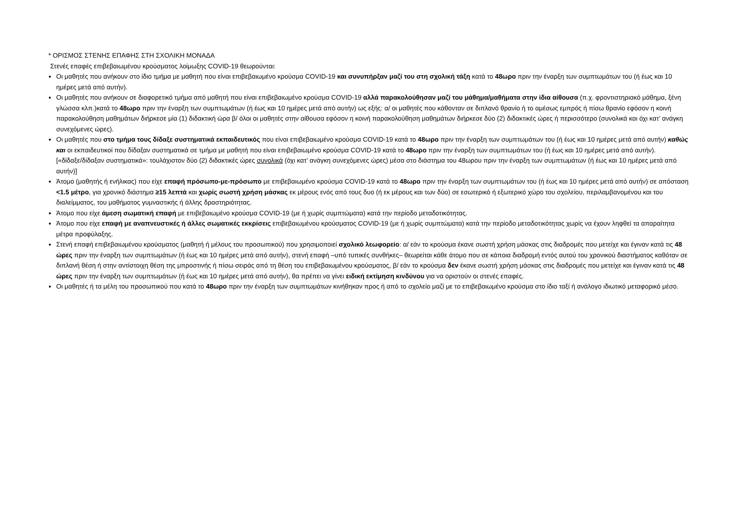* ΟΡΙΣΜΟΣ ΣΤΕΝΗΣ ΕΠΑΦΗΣ ΣΤΗ ΣΧΟΛΙΚΗ ΜΟΝΑΔΑ
Στενές επαφές επιβεβαιωμένου κρούσματος λοίμωξης COVID-19 θεωρούνται:
Οι μαθητές που ανήκουν στο ίδιο τμήμα με μαθητή που είναι επιβεβαιωμένο κρούσμα COVID-19 και συνυπήρξαν μαζί του στη σχολική τάξη κατά το 48ωρο πριν την έναρξη των συμπτωμάτων του (ή έως και 10 ημέρες μετά από αυτήν).
Οι μαθητές που ανήκουν σε διαφορετικό τμήμα από μαθητή που είναι επιβεβαιωμένο κρούσμα COVID-19 αλλά παρακολούθησαν μαζί του μάθημα/μαθήματα στην ίδια αίθουσα (π.χ. φροντιστηριακό μάθημα, ξένη γλώσσα κλπ.)κατά το 48ωρο πριν την έναρξη των συμπτωμάτων (ή έως και 10 ημέρες μετά από αυτήν) ως εξής: α/ οι μαθητές που κάθονταν σε διπλανό θρανίο ή το αμέσως εμπρός ή πίσω θρανίο εφόσον η κοινή παρακολούθηση μαθημάτων διήρκεσε μία (1) διδακτική ώρα β/ όλοι οι μαθητές στην αίθουσα εφόσον η κοινή παρακολούθηση μαθημάτων διήρκεσε δύο (2) διδακτικές ώρες ή περισσότερο (συνολικά και όχι κατ’ ανάγκη συνεχόμενες ώρες).
Οι μαθητές που στο τμήμα τους δίδαξε συστηματικά εκπαιδευτικός που είναι επιβεβαιωμένο κρούσμα COVID-19 κατά το 48ωρο πριν την έναρξη των συμπτωμάτων του (ή έως και 10 ημέρες μετά από αυτήν) καθώς και οι εκπαιδευτικοί που δίδαξαν συστηματικά σε τμήμα με μαθητή που είναι επιβεβαιωμένο κρούσμα COVID-19 κατά το 48ωρο πριν την έναρξη των συμπτωμάτων του (ή έως και 10 ημέρες μετά από αυτήν).
[«δίδαξε/δίδαξαν συστηματικά»: τουλάχιστον δύο (2) διδακτικές ώρες συνολικά (όχι κατ’ ανάγκη συνεχόμενες ώρες) μέσα στο διάστημα του 48ωρου πριν την έναρξη των συμπτωμάτων (ή έως και 10 ημέρες μετά από αυτήν)]
Άτομο (μαθητής ή ενήλικας) που είχε επαφή πρόσωπο-με-πρόσωπο με επιβεβαιωμένο κρούσμα COVID-19 κατά το 48ωρο πριν την έναρξη των συμπτωμάτων του (ή έως και 10 ημέρες μετά από αυτήν) σε απόσταση <1.5 μέτρο, για χρονικό διάστημα ≥15 λεπτά και χωρίς σωστή χρήση μάσκας εκ μέρους ενός από τους δυο (ή εκ μέρους και των δύο) σε εσωτερικό ή εξωτερικό χώρο του σχολείου, περιλαμβανομένου και του διαλείμματος, του μαθήματος γυμναστικής ή άλλης δραστηριότητας.
Άτομο που είχε άμεση σωματική επαφή με επιβεβαιωμένο κρούσμα COVID-19 (με ή χωρίς συμπτώματα) κατά την περίοδο μεταδοτικότητας.
Άτομο που είχε επαφή με αναπνευστικές ή άλλες σωματικές εκκρίσεις επιβεβαιωμένου κρούσματος COVID-19 (με ή χωρίς συμπτώματα) κατά την περίοδο μεταδοτικότητας χωρίς να έχουν ληφθεί τα απαραίτητα μέτρα προφύλαξης.
Στενή επαφή επιβεβαιωμένου κρούσματος (μαθητή ή μέλους του προσωπικού) που χρησιμοποιεί σχολικό λεωφορείο: α/ εάν το κρούσμα έκανε σωστή χρήση μάσκας στις διαδρομές που μετείχε και έγιναν κατά τις 48 ώρες πριν την έναρξη των συμπτωμάτων (ή έως και 10 ημέρες μετά από αυτήν), στενή επαφή –υπό τυπικές συνθήκες– θεωρείται κάθε άτομο που σε κάποια διαδρομή εντός αυτού του χρονικού διαστήματος καθόταν σε διπλανή θέση ή στην αντίστοιχη θέση της μπροστινής ή πίσω σειράς από τη θέση του επιβεβαιωμένου κρούσματος, β/ εάν το κρούσμα δεν έκανε σωστή χρήση μάσκας στις διαδρομές που μετείχε και έγιναν κατά τις 48 ώρες πριν την έναρξη των συμπτωμάτων (ή έως και 10 ημέρες μετά από αυτήν), θα πρέπει να γίνει ειδική εκτίμηση κινδύνου για να οριστούν οι στενές επαφές.
Οι μαθητές ή τα μέλη του προσωπικού που κατά το 48ωρο πριν την έναρξη των συμπτωμάτων κινήθηκαν προς ή από το σχολείο μαζί με το επιβεβαιωμένο κρούσμα στο ίδιο ταξί ή ανάλογο ιδιωτικό μεταφορικό μέσο.